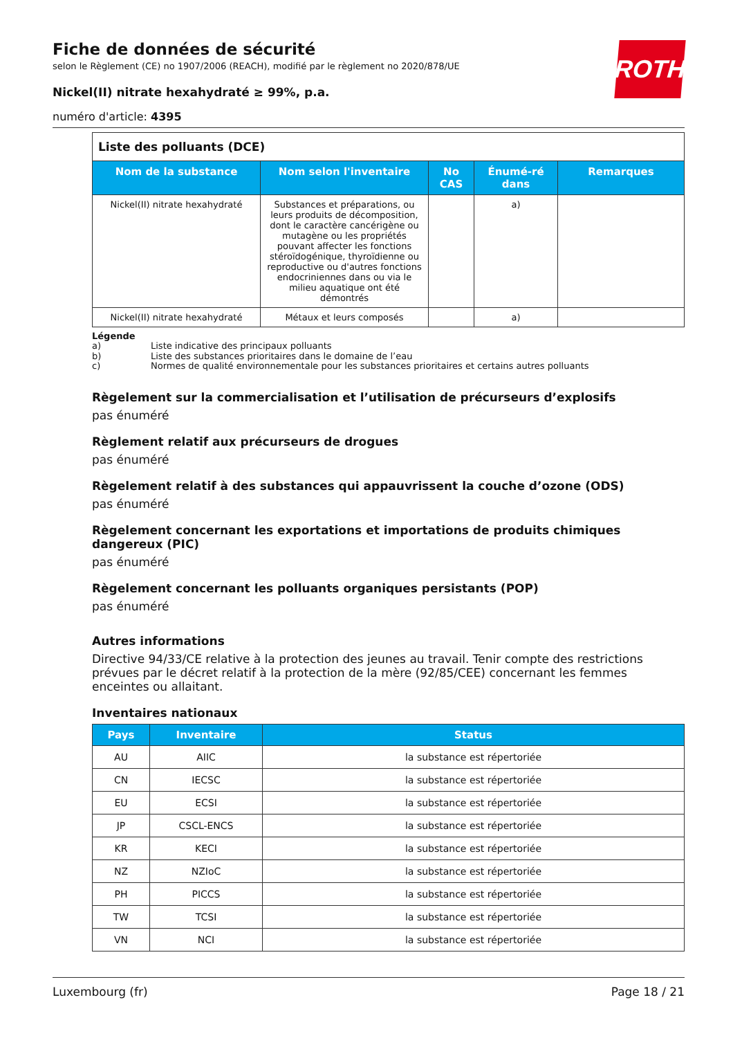ROTH
Fiche de données de sécurité
selon le Règlement (CE) no 1907/2006 (REACH), modifié par le règlement no 2020/878/UE
Nickel(II) nitrate hexahydraté ≥ 99%, p.a.
numéro d'article: 4395
| Liste des polluants (DCE) | | | | |
| Nom de la substance | Nom selon l'inventaire | No CAS | Énumé-ré dans | Remarques |
| Nickel(II) nitrate hexahydraté | Substances et préparations, ou leurs produits de décomposition, dont le caractère cancérigène ou mutagène ou les propriétés pouvant affecter les fonctions stéroïdogénique, thyroïdienne ou reproductive ou d'autres fonctions endocriniennes dans ou via le milieu aquatique ont été démontrés | | a) | |
| Nickel(II) nitrate hexahydraté | Métaux et leurs composés | | a) | |
Légende
a) Liste indicative des principaux polluants
b) Liste des substances prioritaires dans le domaine de l’eau
c) Normes de qualité environnementale pour les substances prioritaires et certains autres polluants
Règelement sur la commercialisation et l’utilisation de précurseurs d’explosifs
pas énuméré
Règlement relatif aux précurseurs de drogues
pas énuméré
Règelement relatif à des substances qui appauvrissent la couche d’ozone (ODS)
pas énuméré
Règelement concernant les exportations et importations de produits chimiques dangereux (PIC)
pas énuméré
Règelement concernant les polluants organiques persistants (POP)
pas énuméré
Autres informations
Directive 94/33/CE relative à la protection des jeunes au travail. Tenir compte des restrictions prévues par le décret relatif à la protection de la mère (92/85/CEE) concernant les femmes enceintes ou allaitant.
Inventaires nationaux
| Pays | Inventaire | Status |
| --- | --- | --- |
| AU | AIIC | la substance est répertoriée |
| CN | IECSC | la substance est répertoriée |
| EU | ECSI | la substance est répertoriée |
| JP | CSCL-ENCS | la substance est répertoriée |
| KR | KECI | la substance est répertoriée |
| NZ | NZIoC | la substance est répertoriée |
| PH | PICCS | la substance est répertoriée |
| TW | TCSI | la substance est répertoriée |
| VN | NCI | la substance est répertoriée |
Luxembourg (fr) Page 18 / 21